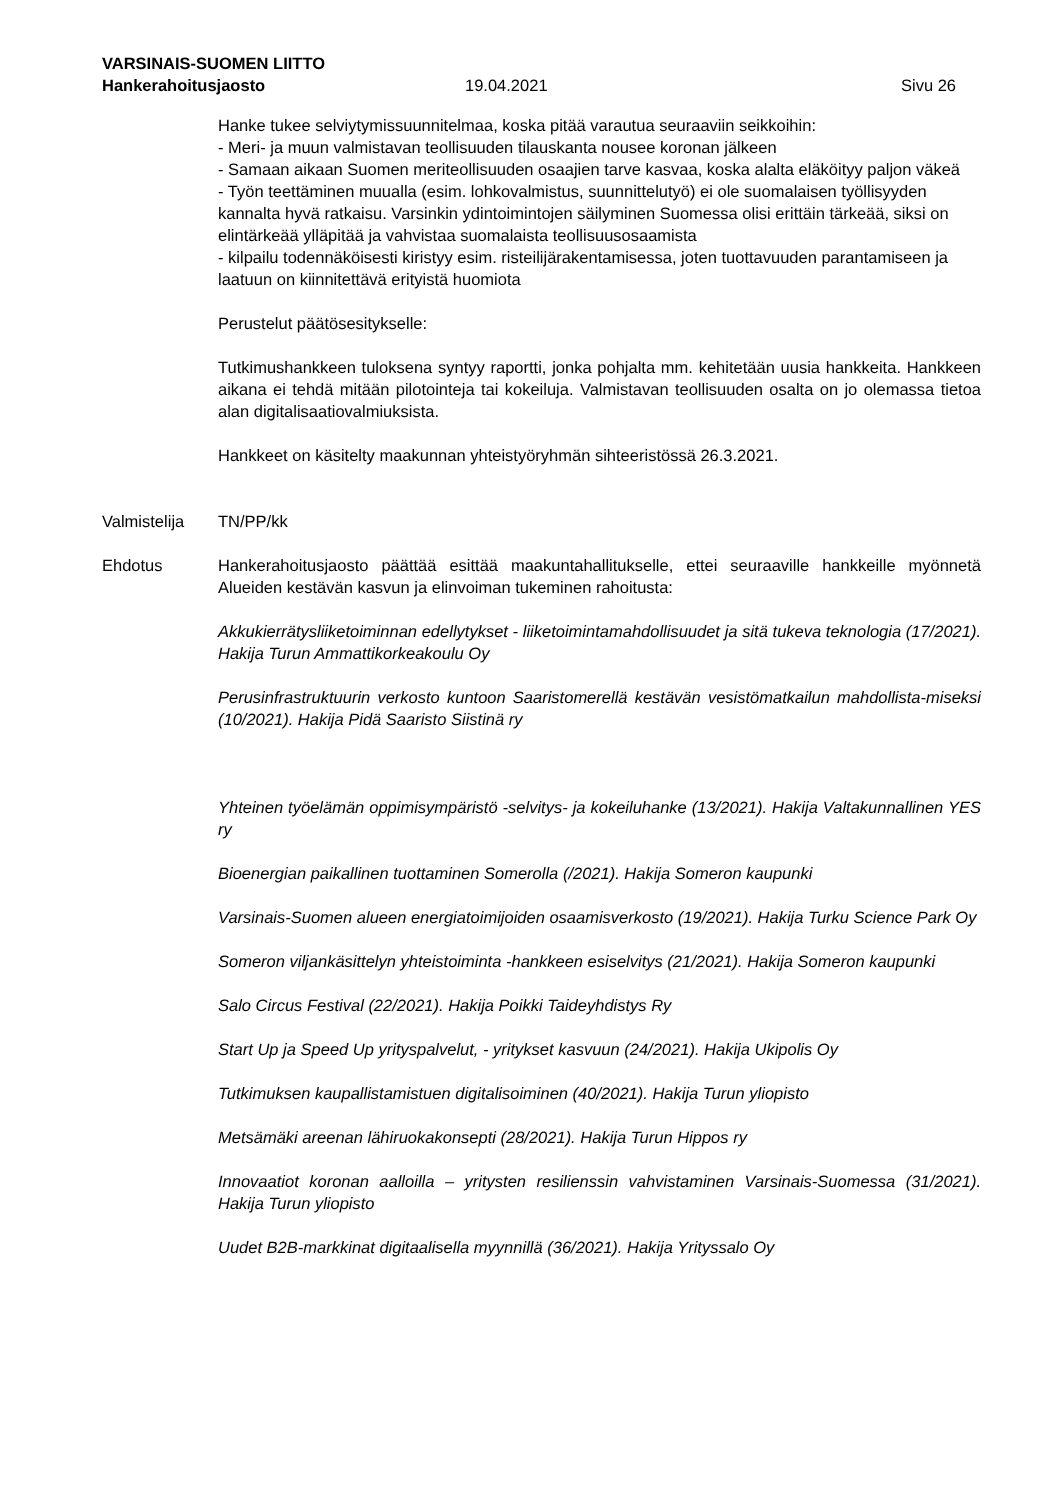VARSINAIS-SUOMEN LIITTO
Hankerahoitusjaosto 19.04.2021 Sivu 26
Hanke tukee selviytymissuunnitelmaa, koska pitää varautua seuraaviin seikkoihin:
- Meri- ja muun valmistavan teollisuuden tilauskanta nousee koronan jälkeen
- Samaan aikaan Suomen meriteollisuuden osaajien tarve kasvaa, koska alalta eläköityy paljon väkeä
- Työn teettäminen muualla (esim. lohkovalmistus, suunnittelutyö) ei ole suomalaisen työllisyyden kannalta hyvä ratkaisu. Varsinkin ydintoimintojen säilyminen Suomessa olisi erittäin tärkeää, siksi on elintärkeää ylläpitää ja vahvistaa suomalaista teollisuusosaamista
- kilpailu todennäköisesti kiristyy esim. risteilijärakentamisessa, joten tuottavuuden parantamiseen ja laatuun on kiinnitettävä erityistä huomiota
Perustelut päätösesitykselle:
Tutkimushankkeen tuloksena syntyy raportti, jonka pohjalta mm. kehitetään uusia hankkeita. Hankkeen aikana ei tehdä mitään pilotointeja tai kokeiluja. Valmistavan teollisuuden osalta on jo olemassa tietoa alan digitalisaatiovalmiuksista.
Hankkeet on käsitelty maakunnan yhteistyöryhmän sihteeristössä 26.3.2021.
Valmistelija TN/PP/kk
Ehdotus Hankerahoitusjaosto päättää esittää maakuntahallitukselle, ettei seuraaville hankkeille myönnetä Alueiden kestävän kasvun ja elinvoiman tukeminen rahoitusta:
Akkukierrätysliiketoiminnan edellytykset - liiketoimintamahdollisuudet ja sitä tukeva teknologia (17/2021). Hakija Turun Ammattikorkeakoulu Oy
Perusinfrastruktuurin verkosto kuntoon Saaristomerellä kestävän vesistömatkailun mahdollista-miseksi (10/2021). Hakija Pidä Saaristo Siistinä ry
Yhteinen työelämän oppimisympäristö -selvitys- ja kokeiluhanke (13/2021). Hakija Valtakunnallinen YES ry
Bioenergian paikallinen tuottaminen Somerolla (/2021). Hakija Someron kaupunki
Varsinais-Suomen alueen energiatoimijoiden osaamisverkosto (19/2021). Hakija Turku Science Park Oy
Someron viljankäsittelyn yhteistoiminta -hankkeen esiselvitys (21/2021). Hakija Someron kaupunki
Salo Circus Festival (22/2021). Hakija Poikki Taideyhdistys Ry
Start Up ja Speed Up yrityspalvelut, - yritykset kasvuun (24/2021). Hakija Ukipolis Oy
Tutkimuksen kaupallistamistuen digitalisoiminen (40/2021). Hakija Turun yliopisto
Metsämäki areenan lähiruokakonsepti (28/2021). Hakija Turun Hippos ry
Innovaatiot koronan aalloilla – yritysten resilienssin vahvistaminen Varsinais-Suomessa (31/2021). Hakija Turun yliopisto
Uudet B2B-markkinat digitaalisella myynnillä (36/2021). Hakija Yrityssalo Oy